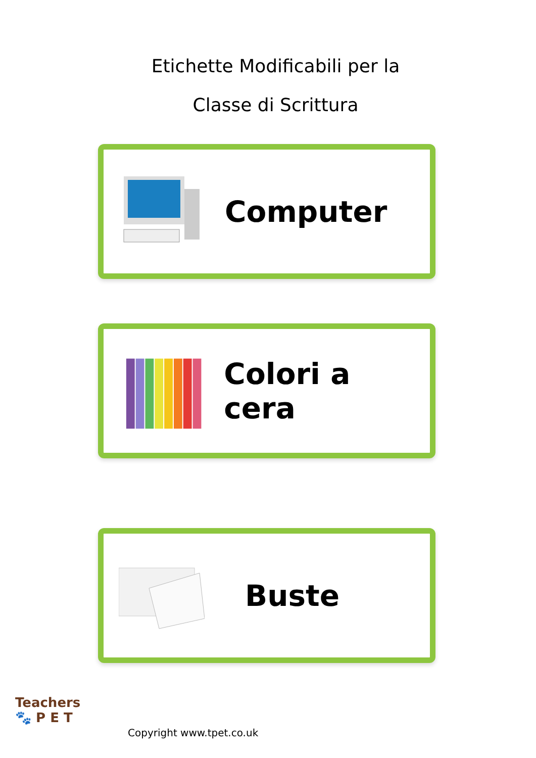Etichette Modificabili per la
Classe di Scrittura
Computer
Colori a cera
Buste
Teachers
🐾 P E T
Copyright www.tpet.co.uk